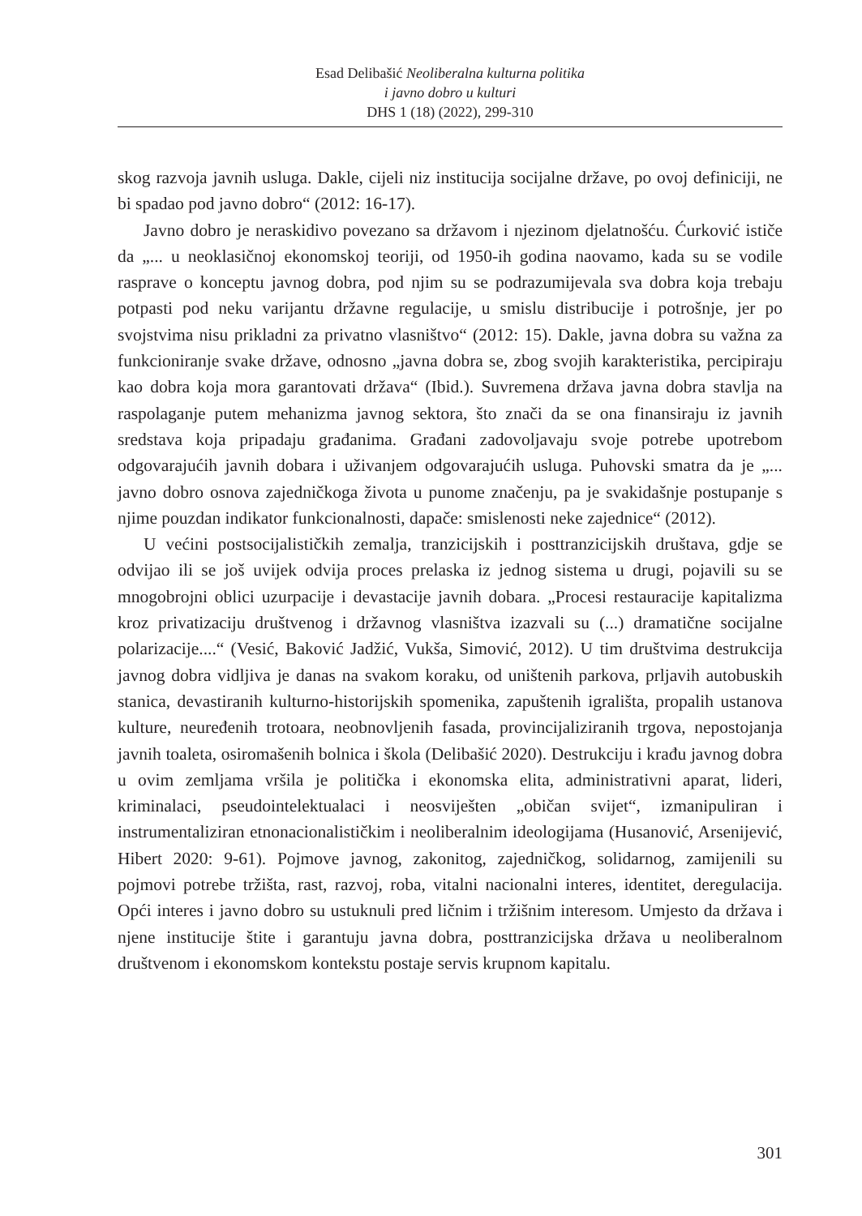Esad Delibašić Neoliberalna kulturna politika
i javno dobro u kulturi
DHS 1 (18) (2022), 299-310
skog razvoja javnih usluga. Dakle, cijeli niz institucija socijalne države, po ovoj definiciji, ne bi spadao pod javno dobro“ (2012: 16-17).
Javno dobro je neraskidivo povezano sa državom i njezinom djelatnošću. Ćurković ističe da „... u neoklasičnoj ekonomskoj teoriji, od 1950-ih godina naovamo, kada su se vodile rasprave o konceptu javnog dobra, pod njim su se podrazumijevala sva dobra koja trebaju potpasti pod neku varijantu državne regulacije, u smislu distribucije i potrošnje, jer po svojstvima nisu prikladni za privatno vlasništvo“ (2012: 15). Dakle, javna dobra su važna za funkcioniranje svake države, odnosno „javna dobra se, zbog svojih karakteristika, percipiraju kao dobra koja mora garantovati država“ (Ibid.). Suvremena država javna dobra stavlja na raspolaganje putem mehanizma javnog sektora, što znači da se ona finansiraju iz javnih sredstava koja pripadaju građanima. Građani zadovoljavaju svoje potrebe upotrebom odgovarajućih javnih dobara i uživanjem odgovarajućih usluga. Puhovski smatra da je „... javno dobro osnova zajedničkoga života u punome značenju, pa je svakidašnje postupanje s njime pouzdan indikator funkcionalnosti, dapače: smislenosti neke zajednice“ (2012).
U većini postsocijalističkih zemalja, tranzicijskih i posttranzicijskih društava, gdje se odvijao ili se još uvijek odvija proces prelaska iz jednog sistema u drugi, pojavili su se mnogobrojni oblici uzurpacije i devastacije javnih dobara. „Procesi restauracije kapitalizma kroz privatizaciju društvenog i državnog vlasništva izazvali su (...) dramatične socijalne polarizacije....“ (Vesić, Baković Jadžić, Vukša, Simović, 2012). U tim društvima destrukcija javnog dobra vidljiva je danas na svakom koraku, od uništenih parkova, prljavih autobuskih stanica, devastiranih kulturno-historijskih spomenika, zapuštenih igrališta, propalih ustanova kulture, neuređenih trotoara, neobnovljenih fasada, provincijaliziranih trgova, nepostojanja javnih toaleta, osiromašenih bolnica i škola (Delibašić 2020). Destrukciju i krađu javnog dobra u ovim zemljama vršila je politička i ekonomska elita, administrativni aparat, lideri, kriminalaci, pseudointelektualaci i neosviješten „običan svijet“, izmanipuliran i instrumentaliziran etnonacionalističkim i neoliberalnim ideologijama (Husanović, Arsenijević, Hibert 2020: 9-61). Pojmove javnog, zakonitog, zajedničkog, solidarnog, zamijenili su pojmovi potrebe tržišta, rast, razvoj, roba, vitalni nacionalni interes, identitet, deregulacija. Opći interes i javno dobro su ustuknuli pred ličnim i tržišnim interesom. Umjesto da država i njene institucije štite i garantuju javna dobra, posttranzicijska država u neoliberalnom društvenom i ekonomskom kontekstu postaje servis krupnom kapitalu.
301